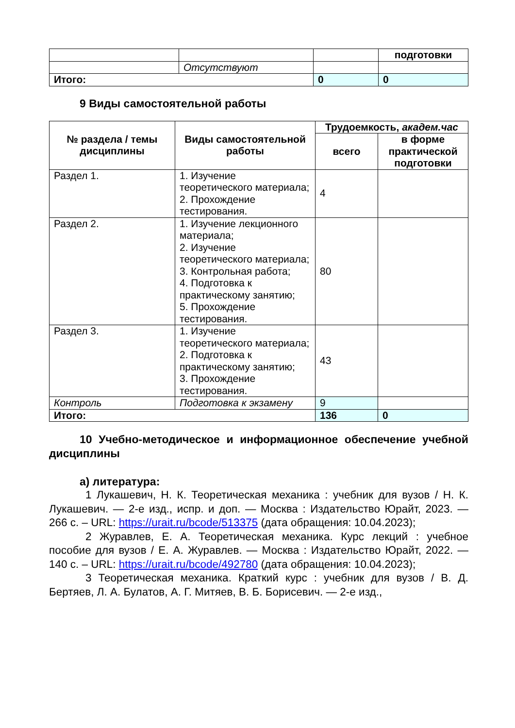| | | | подготовки |
| | Отсутствуют | | |
| Итого: | | 0 | 0 |
9 Виды самостоятельной работы
| № раздела / темы дисциплины | Виды самостоятельной работы | Трудоемкость, академ.час | |
| --- | --- | --- | --- |
| | | всего | в форме практической подготовки |
| Раздел 1. | 1. Изучение теоретического материала; 2. Прохождение тестирования. | 4 | |
| Раздел 2. | 1. Изучение лекционного материала; 2. Изучение теоретического материала; 3. Контрольная работа; 4. Подготовка к практическому занятию; 5. Прохождение тестирования. | 80 | |
| Раздел 3. | 1. Изучение теоретического материала; 2. Подготовка к практическому занятию; 3. Прохождение тестирования. | 43 | |
| Контроль | Подготовка к экзамену | 9 | |
| Итого: | | 136 | 0 |
10 Учебно-методическое и информационное обеспечение учебной дисциплины
а) литература:
1 Лукашевич, Н. К. Теоретическая механика : учебник для вузов / Н. К. Лукашевич. — 2-е изд., испр. и доп. — Москва : Издательство Юрайт, 2023. — 266 с. – URL: https://urait.ru/bcode/513375 (дата обращения: 10.04.2023);
2 Журавлев, Е. А. Теоретическая механика. Курс лекций : учебное пособие для вузов / Е. А. Журавлев. — Москва : Издательство Юрайт, 2022. — 140 с. – URL: https://urait.ru/bcode/492780 (дата обращения: 10.04.2023);
3 Теоретическая механика. Краткий курс : учебник для вузов / В. Д. Бертяев, Л. А. Булатов, А. Г. Митяев, В. Б. Борисевич. — 2-е изд.,